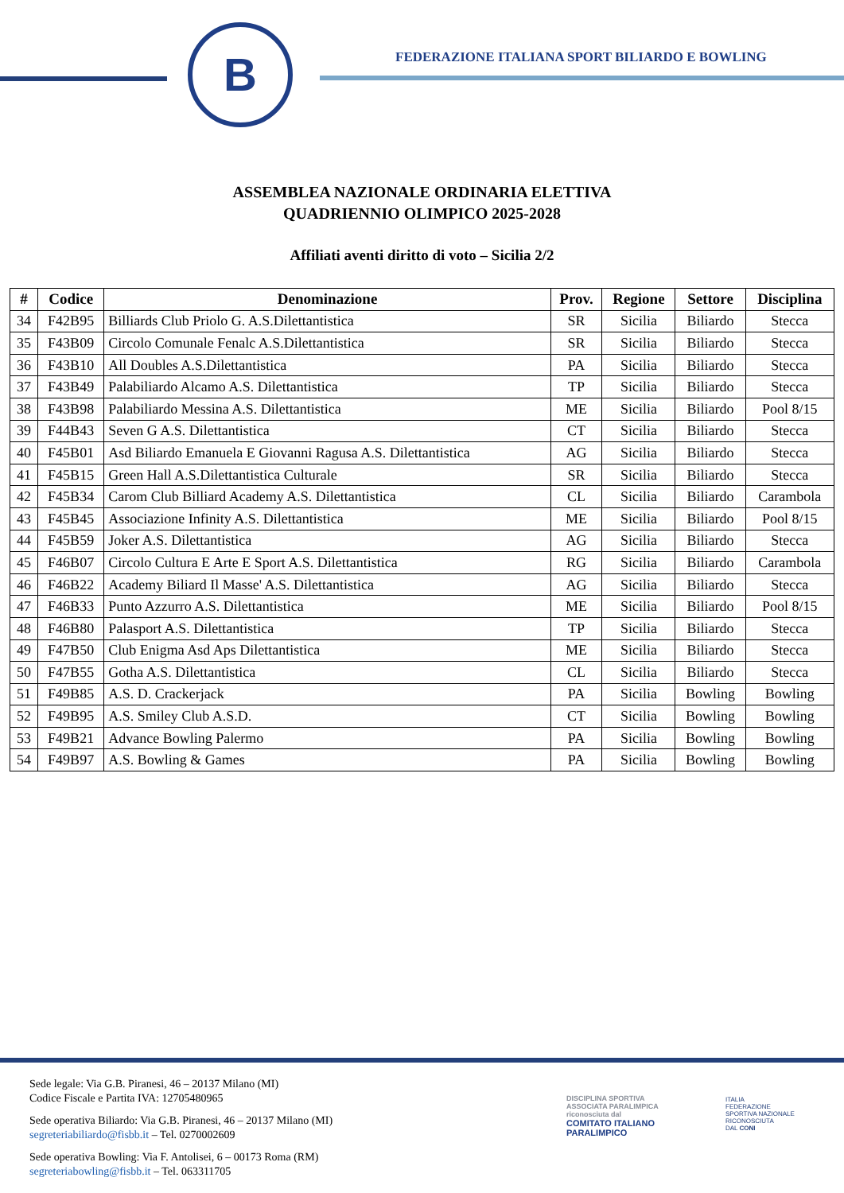B
FEDERAZIONE ITALIANA SPORT BILIARDO E BOWLING
ASSEMBLEA NAZIONALE ORDINARIA ELETTIVA
QUADRIENNIO OLIMPICO 2025-2028
Affiliati aventi diritto di voto – Sicilia 2/2
| # | Codice | Denominazione | Prov. | Regione | Settore | Disciplina |
| --- | --- | --- | --- | --- | --- | --- |
| 34 | F42B95 | Billiards Club Priolo G. A.S.Dilettantistica | SR | Sicilia | Biliardo | Stecca |
| 35 | F43B09 | Circolo Comunale Fenalc A.S.Dilettantistica | SR | Sicilia | Biliardo | Stecca |
| 36 | F43B10 | All Doubles A.S.Dilettantistica | PA | Sicilia | Biliardo | Stecca |
| 37 | F43B49 | Palabiliardo Alcamo A.S. Dilettantistica | TP | Sicilia | Biliardo | Stecca |
| 38 | F43B98 | Palabiliardo Messina A.S. Dilettantistica | ME | Sicilia | Biliardo | Pool 8/15 |
| 39 | F44B43 | Seven G A.S. Dilettantistica | CT | Sicilia | Biliardo | Stecca |
| 40 | F45B01 | Asd Biliardo Emanuela E Giovanni Ragusa A.S. Dilettantistica | AG | Sicilia | Biliardo | Stecca |
| 41 | F45B15 | Green Hall A.S.Dilettantistica Culturale | SR | Sicilia | Biliardo | Stecca |
| 42 | F45B34 | Carom Club Billiard Academy A.S. Dilettantistica | CL | Sicilia | Biliardo | Carambola |
| 43 | F45B45 | Associazione Infinity A.S. Dilettantistica | ME | Sicilia | Biliardo | Pool 8/15 |
| 44 | F45B59 | Joker A.S. Dilettantistica | AG | Sicilia | Biliardo | Stecca |
| 45 | F46B07 | Circolo Cultura E Arte E Sport A.S. Dilettantistica | RG | Sicilia | Biliardo | Carambola |
| 46 | F46B22 | Academy Biliard Il Masse' A.S. Dilettantistica | AG | Sicilia | Biliardo | Stecca |
| 47 | F46B33 | Punto Azzurro A.S. Dilettantistica | ME | Sicilia | Biliardo | Pool 8/15 |
| 48 | F46B80 | Palasport A.S. Dilettantistica | TP | Sicilia | Biliardo | Stecca |
| 49 | F47B50 | Club Enigma Asd Aps Dilettantistica | ME | Sicilia | Biliardo | Stecca |
| 50 | F47B55 | Gotha A.S. Dilettantistica | CL | Sicilia | Biliardo | Stecca |
| 51 | F49B85 | A.S. D. Crackerjack | PA | Sicilia | Bowling | Bowling |
| 52 | F49B95 | A.S. Smiley Club A.S.D. | CT | Sicilia | Bowling | Bowling |
| 53 | F49B21 | Advance Bowling Palermo | PA | Sicilia | Bowling | Bowling |
| 54 | F49B97 | A.S. Bowling & Games | PA | Sicilia | Bowling | Bowling |
Sede legale: Via G.B. Piranesi, 46 – 20137 Milano (MI)
Codice Fiscale e Partita IVA: 12705480965
Sede operativa Biliardo: Via G.B. Piranesi, 46 – 20137 Milano (MI)
segreteriabiliardo@fisbb.it – Tel. 0270002609
Sede operativa Bowling: Via F. Antolisei, 6 – 00173 Roma (RM)
segreteriabowling@fisbb.it – Tel. 063311705
DISCIPLINA SPORTIVA
ASSOCIATA PARALIMPICA
riconosciuta dal
COMITATO ITALIANO
PARALIMPICO
ITALIA
FEDERAZIONE
SPORTIVA NAZIONALE
RICONOSCIUTA
DAL CONI